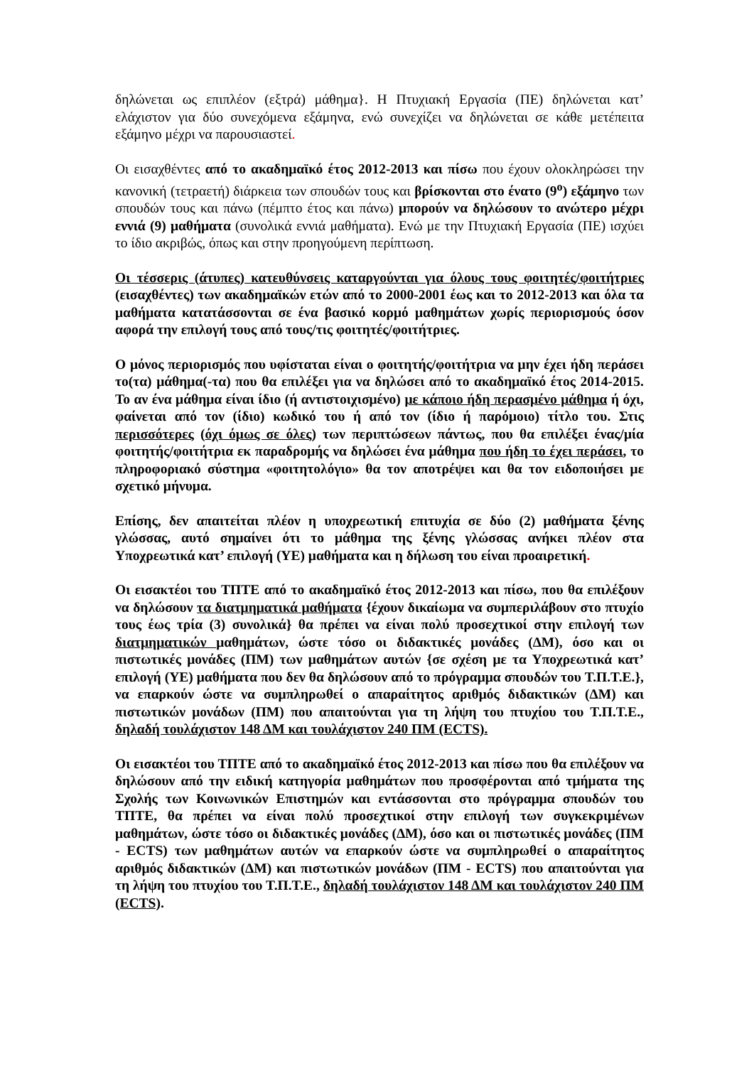δηλώνεται ως επιπλέον (εξτρά) μάθημα}. Η Πτυχιακή Εργασία (ΠΕ) δηλώνεται κατ’ ελάχιστον για δύο συνεχόμενα εξάμηνα, ενώ συνεχίζει να δηλώνεται σε κάθε μετέπειτα εξάμηνο μέχρι να παρουσιαστεί.
Οι εισαχθέντες από το ακαδημαϊκό έτος 2012-2013 και πίσω που έχουν ολοκληρώσει την κανονική (τετραετή) διάρκεια των σπουδών τους και βρίσκονται στο ένατο (9<sup>ο</sup>) εξάμηνο των σπουδών τους και πάνω (πέμπτο έτος και πάνω) μπορούν να δηλώσουν το ανώτερο μέχρι εννιά (9) μαθήματα (συνολικά εννιά μαθήματα). Ενώ με την Πτυχιακή Εργασία (ΠΕ) ισχύει το ίδιο ακριβώς, όπως και στην προηγούμενη περίπτωση.
Οι τέσσερις (άτυπες) κατευθύνσεις καταργούνται για όλους τους φοιτητές/φοιτήτριες (εισαχθέντες) των ακαδημαϊκών ετών από το 2000-2001 έως και το 2012-2013 και όλα τα μαθήματα κατατάσσονται σε ένα βασικό κορμό μαθημάτων χωρίς περιορισμούς όσον αφορά την επιλογή τους από τους/τις φοιτητές/φοιτήτριες.
Ο μόνος περιορισμός που υφίσταται είναι ο φοιτητής/φοιτήτρια να μην έχει ήδη περάσει το(τα) μάθημα(-τα) που θα επιλέξει για να δηλώσει από το ακαδημαϊκό έτος 2014-2015. Το αν ένα μάθημα είναι ίδιο (ή αντιστοιχισμένο) με κάποιο ήδη περασμένο μάθημα ή όχι, φαίνεται από τον (ίδιο) κωδικό του ή από τον (ίδιο ή παρόμοιο) τίτλο του. Στις περισσότερες (όχι όμως σε όλες) των περιπτώσεων πάντως, που θα επιλέξει ένας/μία φοιτητής/φοιτήτρια εκ παραδρομής να δηλώσει ένα μάθημα που ήδη το έχει περάσει, το πληροφοριακό σύστημα «φοιτητολόγιο» θα τον αποτρέψει και θα τον ειδοποιήσει με σχετικό μήνυμα.
Επίσης, δεν απαιτείται πλέον η υποχρεωτική επιτυχία σε δύο (2) μαθήματα ξένης γλώσσας, αυτό σημαίνει ότι το μάθημα της ξένης γλώσσας ανήκει πλέον στα Υποχρεωτικά κατ’ επιλογή (ΥΕ) μαθήματα και η δήλωση του είναι προαιρετική.
Οι εισακτέοι του ΤΠΤΕ από το ακαδημαϊκό έτος 2012-2013 και πίσω, που θα επιλέξουν να δηλώσουν τα διατμηματικά μαθήματα {έχουν δικαίωμα να συμπεριλάβουν στο πτυχίο τους έως τρία (3) συνολικά} θα πρέπει να είναι πολύ προσεχτικοί στην επιλογή των διατμηματικών μαθημάτων, ώστε τόσο οι διδακτικές μονάδες (ΔΜ), όσο και οι πιστωτικές μονάδες (ΠΜ) των μαθημάτων αυτών {σε σχέση με τα Υποχρεωτικά κατ’ επιλογή (ΥΕ) μαθήματα που δεν θα δηλώσουν από το πρόγραμμα σπουδών του Τ.Π.Τ.Ε.}, να επαρκούν ώστε να συμπληρωθεί ο απαραίτητος αριθμός διδακτικών (ΔΜ) και πιστωτικών μονάδων (ΠΜ) που απαιτούνται για τη λήψη του πτυχίου του Τ.Π.Τ.Ε., δηλαδή τουλάχιστον 148 ΔΜ και τουλάχιστον 240 ΠΜ (ECTS).
Οι εισακτέοι του ΤΠΤΕ από το ακαδημαϊκό έτος 2012-2013 και πίσω που θα επιλέξουν να δηλώσουν από την ειδική κατηγορία μαθημάτων που προσφέρονται από τμήματα της Σχολής των Κοινωνικών Επιστημών και εντάσσονται στο πρόγραμμα σπουδών του ΤΠΤΕ, θα πρέπει να είναι πολύ προσεχτικοί στην επιλογή των συγκεκριμένων μαθημάτων, ώστε τόσο οι διδακτικές μονάδες (ΔΜ), όσο και οι πιστωτικές μονάδες (ΠΜ - ECTS) των μαθημάτων αυτών να επαρκούν ώστε να συμπληρωθεί ο απαραίτητος αριθμός διδακτικών (ΔΜ) και πιστωτικών μονάδων (ΠΜ - ECTS) που απαιτούνται για τη λήψη του πτυχίου του Τ.Π.Τ.Ε., δηλαδή τουλάχιστον 148 ΔΜ και τουλάχιστον 240 ΠΜ (ECTS).